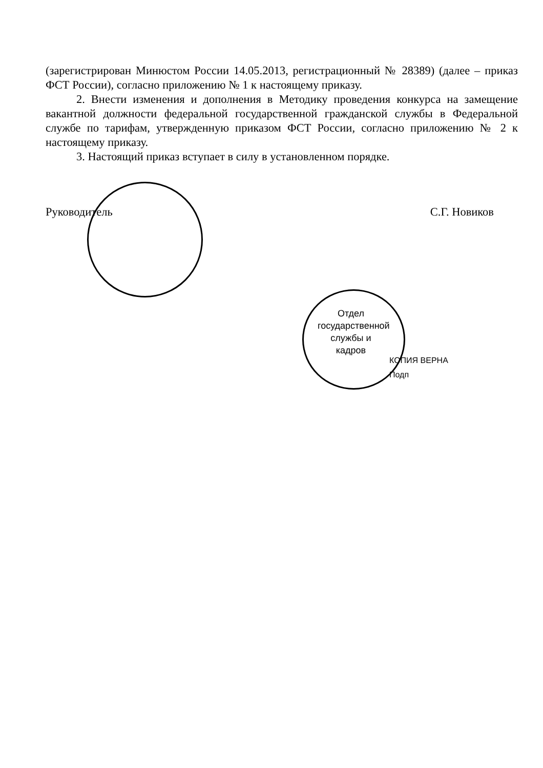(зарегистрирован Минюстом России 14.05.2013, регистрационный № 28389) (далее – приказ ФСТ России), согласно приложению № 1 к настоящему приказу.
2. Внести изменения и дополнения в Методику проведения конкурса на замещение вакантной должности федеральной государственной гражданской службы в Федеральной службе по тарифам, утвержденную приказом ФСТ России, согласно приложению № 2 к настоящему приказу.
3. Настоящий приказ вступает в силу в установленном порядке.
Руководитель С.Г. Новиков
Отдел государственной службы и кадров
КОПИЯ ВЕРНА
Подп